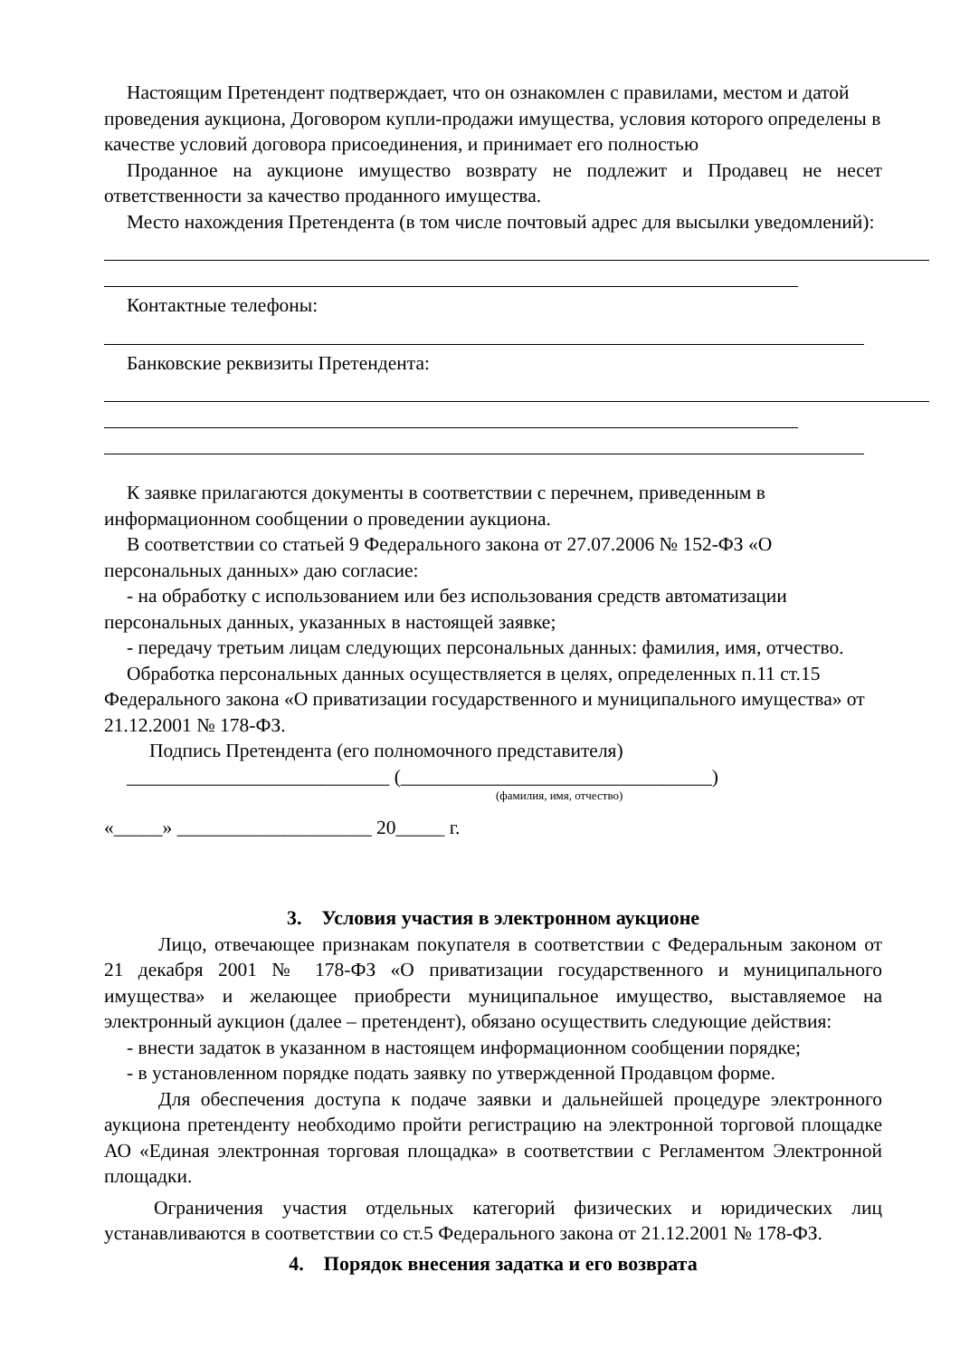Настоящим Претендент подтверждает, что он ознакомлен с правилами, местом и датой проведения аукциона, Договором купли-продажи имущества, условия которого определены в качестве условий договора присоединения, и принимает его полностью
Проданное на аукционе имущество возврату не подлежит и Продавец не несет ответственности за качество проданного имущества.
Место нахождения Претендента (в том числе почтовый адрес для высылки уведомлений):
Контактные телефоны:
Банковские реквизиты Претендента:
К заявке прилагаются документы в соответствии с перечнем, приведенным в информационном сообщении о проведении аукциона.
В соответствии со статьей 9 Федерального закона от 27.07.2006 № 152-ФЗ «О персональных данных» даю согласие:
- на обработку с использованием или без использования средств автоматизации персональных данных, указанных в настоящей заявке;
- передачу третьим лицам следующих персональных данных: фамилия, имя, отчество.
Обработка персональных данных осуществляется в целях, определенных п.11 ст.15 Федерального закона «О приватизации государственного и муниципального имущества» от 21.12.2001 № 178-ФЗ.
Подпись Претендента (его полномочного представителя)
___________________________ (________________________________)
(фамилия, имя, отчество)
«_____» ____________________ 20_____ г.
3. Условия участия в электронном аукционе
Лицо, отвечающее признакам покупателя в соответствии с Федеральным законом от 21 декабря 2001 № 178-ФЗ «О приватизации государственного и муниципального имущества» и желающее приобрести муниципальное имущество, выставляемое на электронный аукцион (далее – претендент), обязано осуществить следующие действия:
- внести задаток в указанном в настоящем информационном сообщении порядке;
- в установленном порядке подать заявку по утвержденной Продавцом форме.
Для обеспечения доступа к подаче заявки и дальнейшей процедуре электронного аукциона претенденту необходимо пройти регистрацию на электронной торговой площадке АО «Единая электронная торговая площадка» в соответствии с Регламентом Электронной площадки.
Ограничения участия отдельных категорий физических и юридических лиц устанавливаются в соответствии со ст.5 Федерального закона от 21.12.2001 № 178-ФЗ.
4. Порядок внесения задатка и его возврата